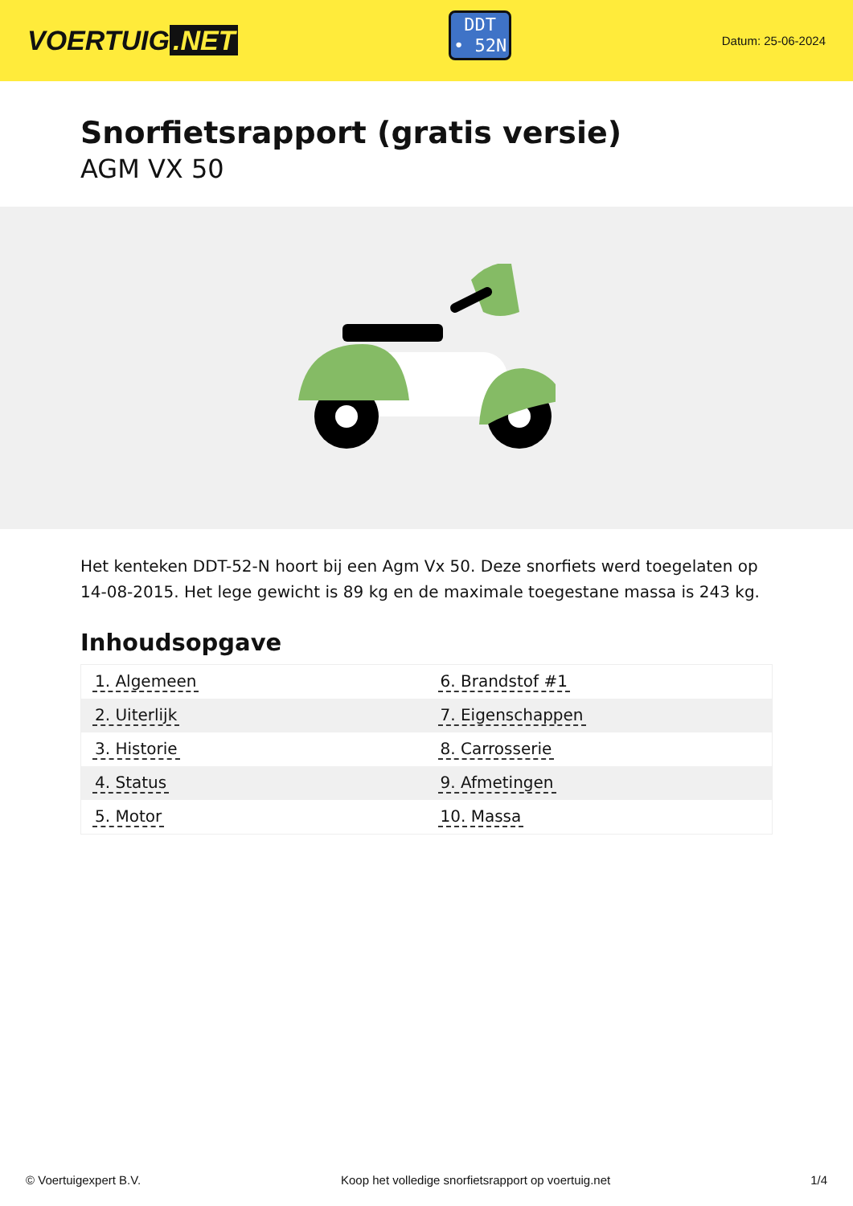VOERTUIG.NET
DDT
• 52N
Datum: 25-06-2024
Snorfietsrapport (gratis versie)
AGM VX 50
Het kenteken DDT-52-N hoort bij een Agm Vx 50. Deze snorfiets werd toegelaten op 14-08-2015. Het lege gewicht is 89 kg en de maximale toegestane massa is 243 kg.
Inhoudsopgave
| 1. Algemeen | 6. Brandstof #1 |
| 2. Uiterlijk | 7. Eigenschappen |
| 3. Historie | 8. Carrosserie |
| 4. Status | 9. Afmetingen |
| 5. Motor | 10. Massa |
© Voertuigexpert B.V. Koop het volledige snorfietsrapport op voertuig.net 1/4